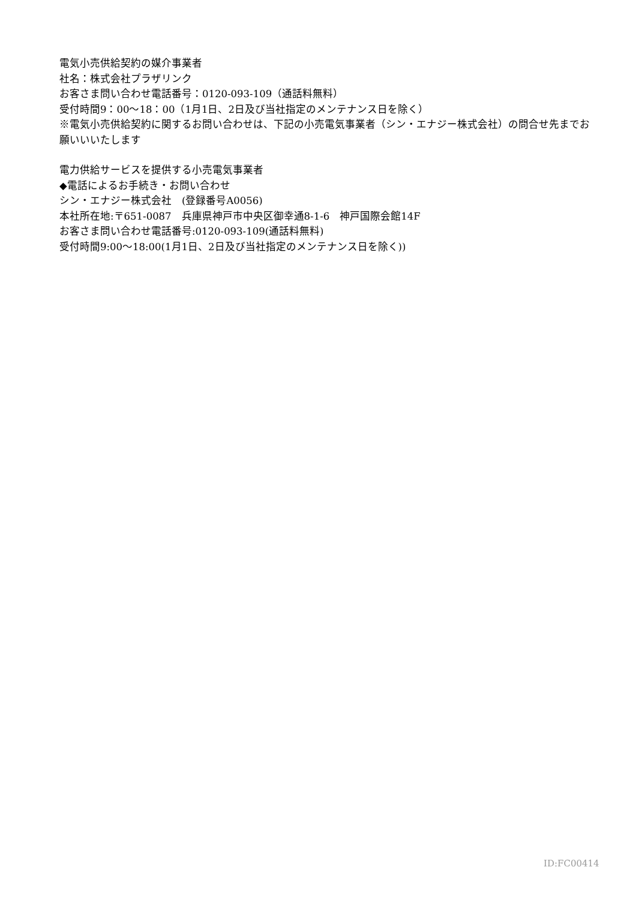電気小売供給契約の媒介事業者
社名：株式会社プラザリンク
お客さま問い合わせ電話番号：0120-093-109（通話料無料）
受付時間9：00～18：00（1月1日、2日及び当社指定のメンテナンス日を除く）
※電気小売供給契約に関するお問い合わせは、下記の小売電気事業者（シン・エナジー株式会社）の問合せ先までお願いいいたします
電力供給サービスを提供する小売電気事業者
◆電話によるお手続き・お問い合わせ
シン・エナジー株式会社　(登録番号A0056)
本社所在地:〒651-0087　兵庫県神戸市中央区御幸通8-1-6　神戸国際会館14F
お客さま問い合わせ電話番号:0120-093-109(通話料無料)
受付時間9:00～18:00(1月1日、2日及び当社指定のメンテナンス日を除く))
ID:FC00414